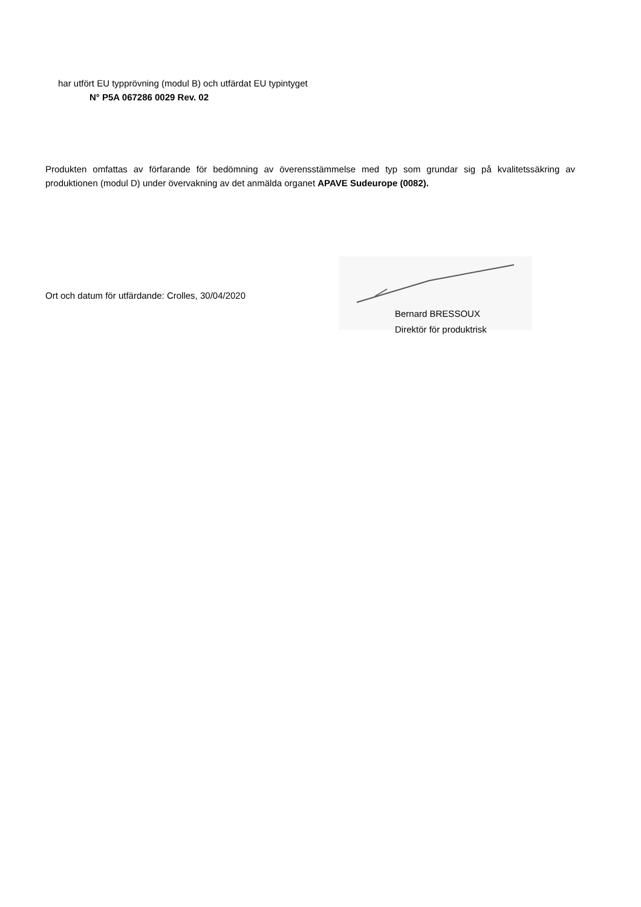har utfört EU typprövning (modul B) och utfärdat EU typintyget
N° P5A 067286 0029 Rev. 02
Produkten omfattas av förfarande för bedömning av överensstämmelse med typ som grundar sig på kvalitetssäkring av produktionen (modul D) under övervakning av det anmälda organet APAVE Sudeurope (0082).
Ort och datum för utfärdande: Crolles, 30/04/2020
Bernard BRESSOUX
Direktör för produktrisk